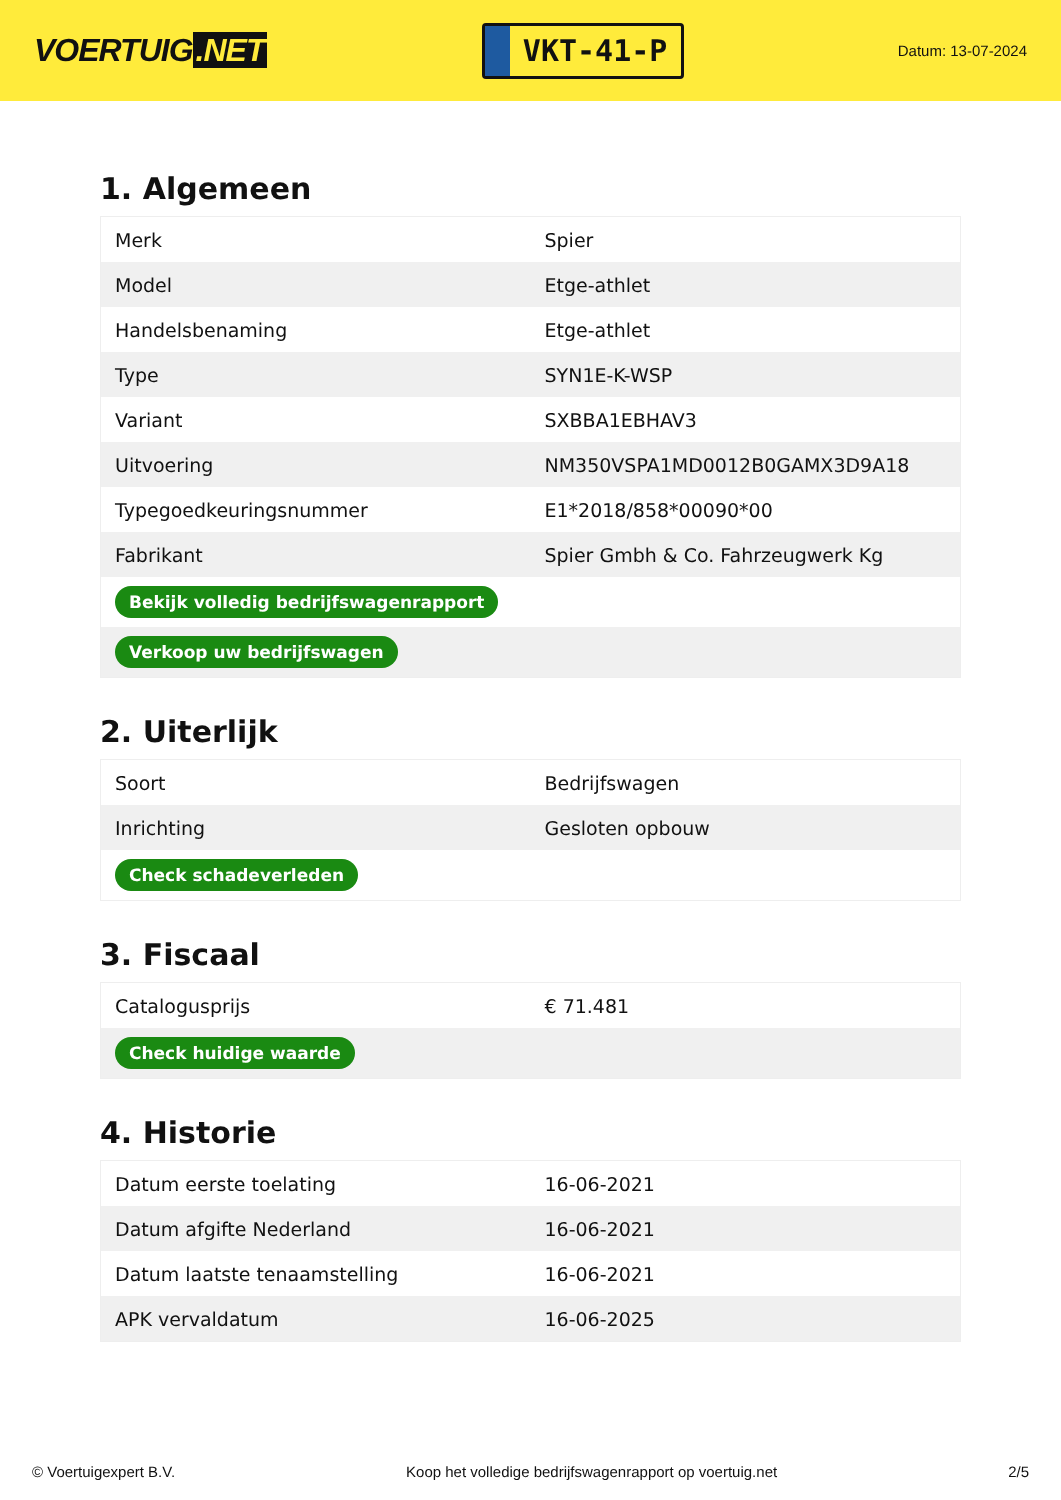VOERTUIG.NET
VKT-41-P
Datum: 13-07-2024
1. Algemeen
| Merk | Spier |
| Model | Etge-athlet |
| Handelsbenaming | Etge-athlet |
| Type | SYN1E-K-WSP |
| Variant | SXBBA1EBHAV3 |
| Uitvoering | NM350VSPA1MD0012B0GAMX3D9A18 |
| Typegoedkeuringsnummer | E1*2018/858*00090*00 |
| Fabrikant | Spier Gmbh & Co. Fahrzeugwerk Kg |
| Bekijk volledig bedrijfswagenrapport | |
| Verkoop uw bedrijfswagen | |
2. Uiterlijk
| Soort | Bedrijfswagen |
| Inrichting | Gesloten opbouw |
| Check schadeverleden | |
3. Fiscaal
| Catalogusprijs | € 71.481 |
| Check huidige waarde | |
4. Historie
| Datum eerste toelating | 16-06-2021 |
| Datum afgifte Nederland | 16-06-2021 |
| Datum laatste tenaamstelling | 16-06-2021 |
| APK vervaldatum | 16-06-2025 |
© Voertuigexpert B.V. Koop het volledige bedrijfswagenrapport op voertuig.net 2/5